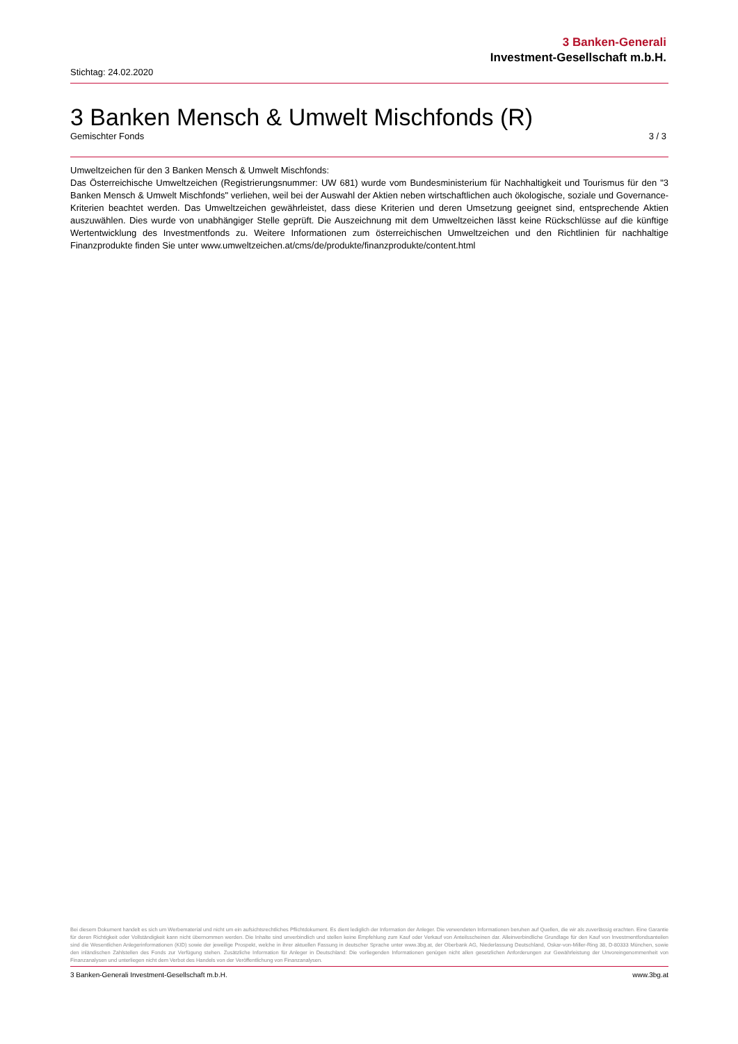3 Banken-Generali
Investment-Gesellschaft m.b.H.
Stichtag: 24.02.2020
3 Banken Mensch & Umwelt Mischfonds (R)
Gemischter Fonds 3 / 3
Umweltzeichen für den 3 Banken Mensch & Umwelt Mischfonds:
Das Österreichische Umweltzeichen (Registrierungsnummer: UW 681) wurde vom Bundesministerium für Nachhaltigkeit und Tourismus für den "3 Banken Mensch & Umwelt Mischfonds" verliehen, weil bei der Auswahl der Aktien neben wirtschaftlichen auch ökologische, soziale und Governance-Kriterien beachtet werden. Das Umweltzeichen gewährleistet, dass diese Kriterien und deren Umsetzung geeignet sind, entsprechende Aktien auszuwählen. Dies wurde von unabhängiger Stelle geprüft. Die Auszeichnung mit dem Umweltzeichen lässt keine Rückschlüsse auf die künftige Wertentwicklung des Investmentfonds zu. Weitere Informationen zum österreichischen Umweltzeichen und den Richtlinien für nachhaltige Finanzprodukte finden Sie unter www.umweltzeichen.at/cms/de/produkte/finanzprodukte/content.html
Bei diesem Dokument handelt es sich um Werbematerial und nicht um ein aufsichtsrechtliches Pflichtdokument. Es dient lediglich der Information der Anleger. Die verwendeten Informationen beruhen auf Quellen, die wir als zuverlässig erachten. Eine Garantie für deren Richtigkeit oder Vollständigkeit kann nicht übernommen werden. Die Inhalte sind unverbindlich und stellen keine Empfehlung zum Kauf oder Verkauf von Anteilsscheinen dar. Alleinverbindliche Grundlage für den Kauf von Investmentfondsanteilen sind die Wesentlichen Anlegerinformationen (KID) sowie der jeweilige Prospekt, welche in ihrer aktuellen Fassung in deutscher Sprache unter www.3bg.at, der Oberbank AG, Niederlassung Deutschland, Oskar-von-Miller-Ring 38, D-80333 München, sowie den inländischen Zahlstellen des Fonds zur Verfügung stehen. Zusätzliche Information für Anleger in Deutschland: Die vorliegenden Informationen genügen nicht allen gesetzlichen Anforderungen zur Gewährleistung der Unvoreingenommenheit von Finanzanalysen und unterliegen nicht dem Verbot des Handels von der Veröffentlichung von Finanzanalysen.
3 Banken-Generali Investment-Gesellschaft m.b.H. www.3bg.at